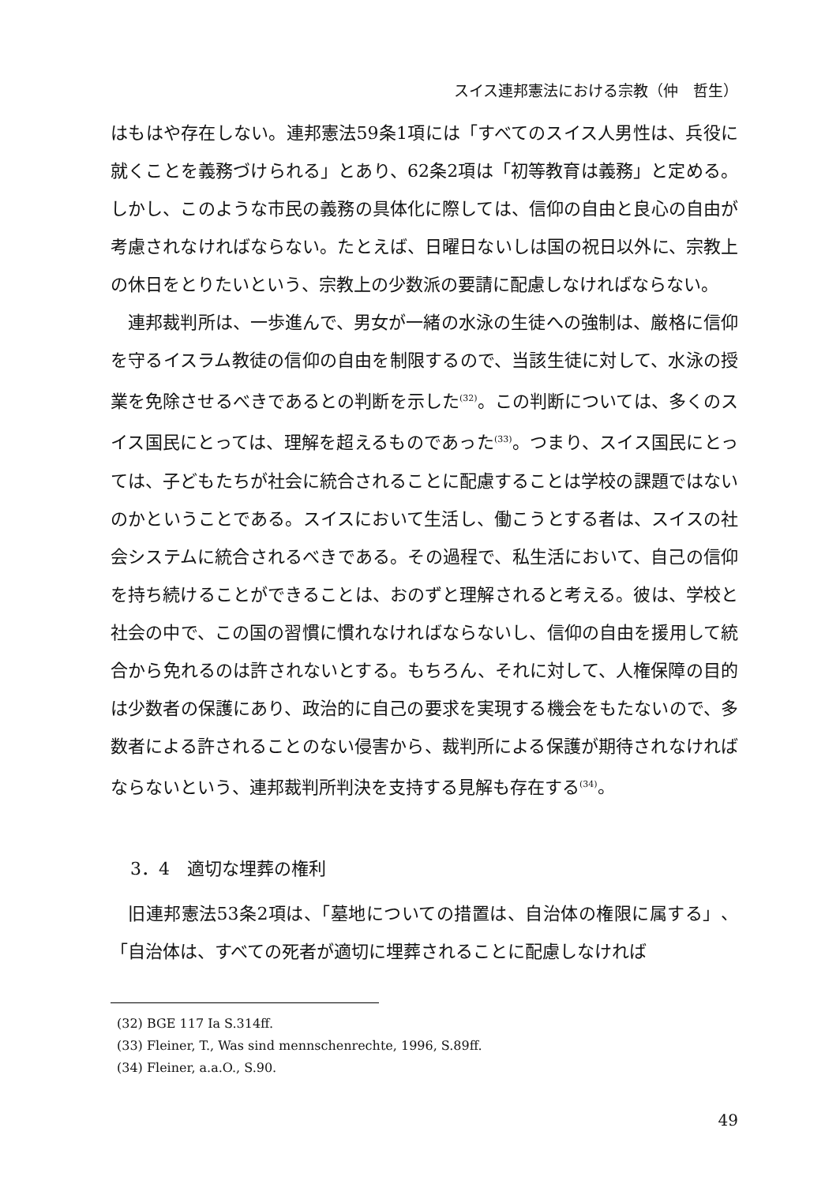スイス連邦憲法における宗教（仲　哲生）
はもはや存在しない。連邦憲法59条1項には「すべてのスイス人男性は、兵役に就くことを義務づけられる」とあり、62条2項は「初等教育は義務」と定める。しかし、このような市民の義務の具体化に際しては、信仰の自由と良心の自由が考慮されなければならない。たとえば、日曜日ないしは国の祝日以外に、宗教上の休日をとりたいという、宗教上の少数派の要請に配慮しなければならない。
連邦裁判所は、一歩進んで、男女が一緒の水泳の生徒への強制は、厳格に信仰を守るイスラム教徒の信仰の自由を制限するので、当該生徒に対して、水泳の授業を免除させるべきであるとの判断を示した<sup>(32)</sup>。この判断については、多くのスイス国民にとっては、理解を超えるものであった<sup>(33)</sup>。つまり、スイス国民にとっては、子どもたちが社会に統合されることに配慮することは学校の課題ではないのかということである。スイスにおいて生活し、働こうとする者は、スイスの社会システムに統合されるべきである。その過程で、私生活において、自己の信仰を持ち続けることができることは、おのずと理解されると考える。彼は、学校と社会の中で、この国の習慣に慣れなければならないし、信仰の自由を援用して統合から免れるのは許されないとする。もちろん、それに対して、人権保障の目的は少数者の保護にあり、政治的に自己の要求を実現する機会をもたないので、多数者による許されることのない侵害から、裁判所による保護が期待されなければならないという、連邦裁判所判決を支持する見解も存在する<sup>(34)</sup>。
3．4　適切な埋葬の権利
旧連邦憲法53条2項は、「墓地についての措置は、自治体の権限に属する」、「自治体は、すべての死者が適切に埋葬されることに配慮しなければ
(32) BGE 117 Ia S.314ff.
(33) Fleiner, T., Was sind mennschenrechte, 1996, S.89ff.
(34) Fleiner, a.a.O., S.90.
49